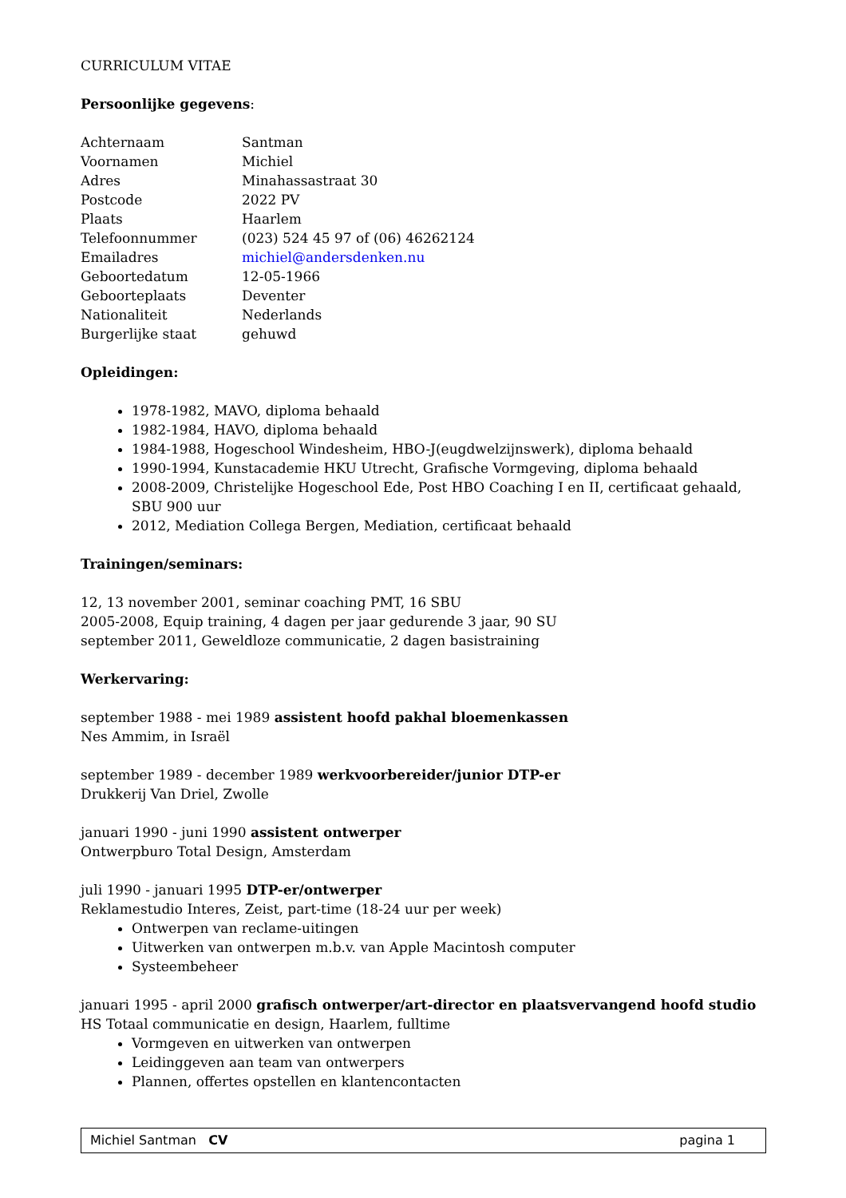CURRICULUM VITAE
Persoonlijke gegevens:
| Achternaam | Santman |
| Voornamen | Michiel |
| Adres | Minahassastraat 30 |
| Postcode | 2022 PV |
| Plaats | Haarlem |
| Telefoonnummer | (023) 524 45 97 of (06) 46262124 |
| Emailadres | michiel@andersdenken.nu |
| Geboortedatum | 12-05-1966 |
| Geboorteplaats | Deventer |
| Nationaliteit | Nederlands |
| Burgerlijke staat | gehuwd |
Opleidingen:
1978-1982, MAVO, diploma behaald
1982-1984, HAVO, diploma behaald
1984-1988, Hogeschool Windesheim, HBO-J(eugdwelzijnswerk), diploma behaald
1990-1994, Kunstacademie HKU Utrecht, Grafische Vormgeving, diploma behaald
2008-2009, Christelijke Hogeschool Ede, Post HBO Coaching I en II, certificaat gehaald, SBU 900 uur
2012, Mediation Collega Bergen, Mediation, certificaat behaald
Trainingen/seminars:
12, 13 november 2001, seminar coaching PMT, 16 SBU
2005-2008, Equip training, 4 dagen per jaar gedurende 3 jaar, 90 SU
september 2011, Geweldloze communicatie, 2 dagen basistraining
Werkervaring:
september 1988 - mei 1989 assistent hoofd pakhal bloemenkassen
Nes Ammim, in Israël
september 1989 - december 1989 werkvoorbereider/junior DTP-er
Drukkerij Van Driel, Zwolle
januari 1990 - juni 1990 assistent ontwerper
Ontwerpburo Total Design, Amsterdam
juli 1990 - januari 1995 DTP-er/ontwerper
Reklamestudio Interes, Zeist, part-time (18-24 uur per week)
Ontwerpen van reclame-uitingen
Uitwerken van ontwerpen m.b.v. van Apple Macintosh computer
Systeembeheer
januari 1995 - april 2000 grafisch ontwerper/art-director en plaatsvervangend hoofd studio
HS Totaal communicatie en design, Haarlem, fulltime
Vormgeven en uitwerken van ontwerpen
Leidinggeven aan team van ontwerpers
Plannen, offertes opstellen en klantencontacten
Michiel Santman CV pagina 1